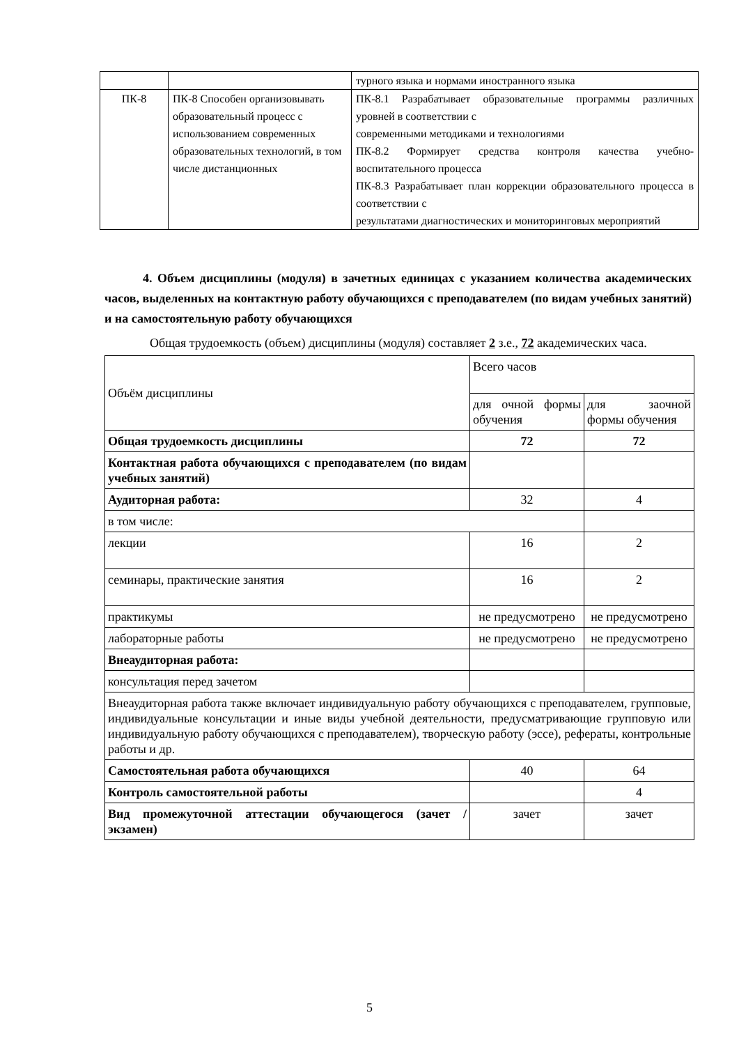| | | турного языка и нормами иностранного языка |
| ПК-8 | ПК-8 Способен организовывать образовательный процесс с использованием современных образовательных технологий, в том числе дистанционных | ПК-8.1 Разрабатывает образовательные программы различных уровней в соответствии с современными методиками и технологиями ПК-8.2 Формирует средства контроля качества учебно-воспитательного процесса ПК-8.3 Разрабатывает план коррекции образовательного процесса в соответствии с результатами диагностических и мониторинговых мероприятий |
4. Объем дисциплины (модуля) в зачетных единицах с указанием количества академических часов, выделенных на контактную работу обучающихся с преподавателем (по видам учебных занятий) и на самостоятельную работу обучающихся
Общая трудоемкость (объем) дисциплины (модуля) составляет 2 з.е., 72 академических часа.
| Объём дисциплины | Всего часов | |
| --- | --- | --- |
| | для очной формы обучения | для заочной формы обучения |
| Общая трудоемкость дисциплины | 72 | 72 |
| Контактная работа обучающихся с преподавателем (по видам учебных занятий) | | |
| Аудиторная работа: | 32 | 4 |
| в том числе: | | |
| лекции | 16 | 2 |
| семинары, практические занятия | 16 | 2 |
| практикумы | не предусмотрено | не предусмотрено |
| лабораторные работы | не предусмотрено | не предусмотрено |
| Внеаудиторная работа: | | |
| консультация перед зачетом | | |
| Внеаудиторная работа также включает индивидуальную работу обучающихся с преподавателем, групповые, индивидуальные консультации и иные виды учебной деятельности, предусматривающие групповую или индивидуальную работу обучающихся с преподавателем), творческую работу (эссе), рефераты, контрольные работы и др. | | |
| Самостоятельная работа обучающихся | 40 | 64 |
| Контроль самостоятельной работы | | 4 |
| Вид промежуточной аттестации обучающегося (зачет / экзамен) | зачет | зачет |
5